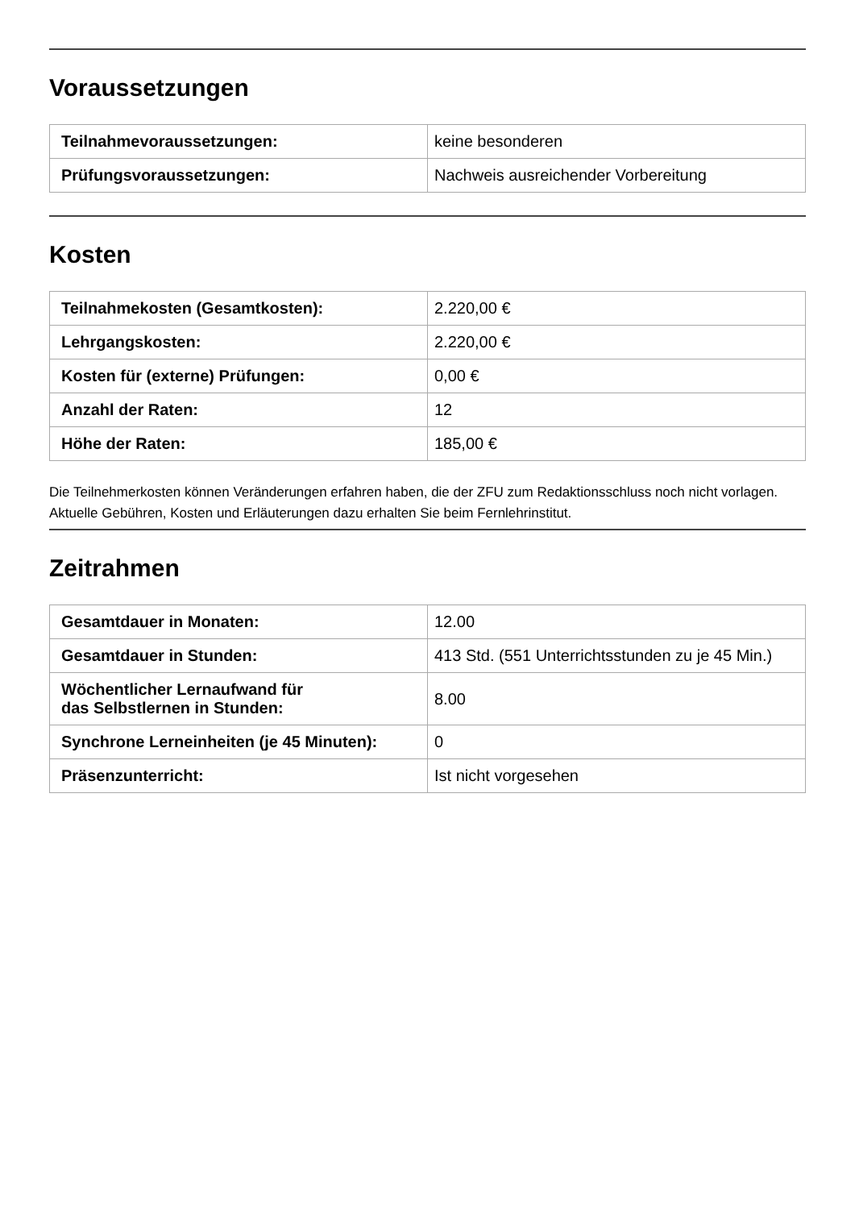Voraussetzungen
| Teilnahmevoraussetzungen: | keine besonderen |
| Prüfungsvoraussetzungen: | Nachweis ausreichender Vorbereitung |
Kosten
| Teilnahmekosten (Gesamtkosten): | 2.220,00 € |
| Lehrgangskosten: | 2.220,00 € |
| Kosten für (externe) Prüfungen: | 0,00 € |
| Anzahl der Raten: | 12 |
| Höhe der Raten: | 185,00 € |
Die Teilnehmerkosten können Veränderungen erfahren haben, die der ZFU zum Redaktionsschluss noch nicht vorlagen. Aktuelle Gebühren, Kosten und Erläuterungen dazu erhalten Sie beim Fernlehrinstitut.
Zeitrahmen
| Gesamtdauer in Monaten: | 12.00 |
| Gesamtdauer in Stunden: | 413 Std. (551 Unterrichtsstunden zu je 45 Min.) |
| Wöchentlicher Lernaufwand für das Selbstlernen in Stunden: | 8.00 |
| Synchrone Lerneinheiten (je 45 Minuten): | 0 |
| Präsenzunterricht: | Ist nicht vorgesehen |